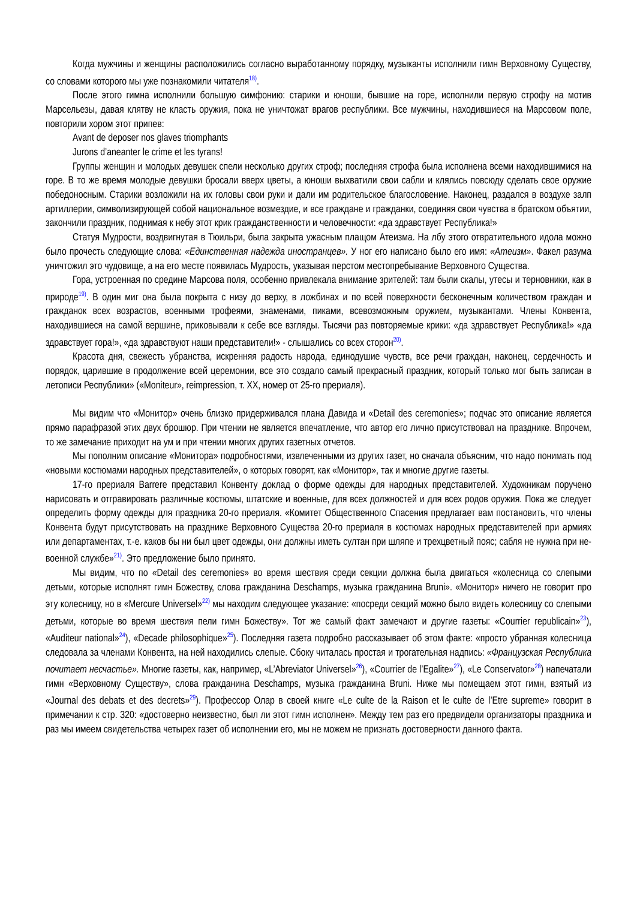Когда мужчины и женщины расположились согласно выработанному порядку, музыканты исполнили гимн Верховному Существу, со словами которого мы уже познакомили читателя<sup>18)</sup>.
После этого гимна исполнили большую симфонию: старики и юноши, бывшие на горе, исполнили первую строфу на мотив Марсельезы, давая клятву не класть оружия, пока не уничтожат врагов республики. Все мужчины, находившиеся на Марсовом поле, повторили хором этот припев:
Avant de deposer nos glaves triomphants
Jurons d’aneanter le crime et les tyrans!
Группы женщин и молодых девушек спели несколько других строф; последняя строфа была исполнена всеми находившимися на горе. В то же время молодые девушки бросали вверх цветы, а юноши выхватили свои сабли и клялись повсюду сделать свое оружие победоносным. Старики возложили на их головы свои руки и дали им родительское благословение. Наконец, раздался в воздухе залп артиллерии, символизирующей собой национальное возмездие, и все граждане и гражданки, соединяя свои чувства в братском объятии, закончили праздник, поднимая к небу этот крик гражданственности и человечности: «да здравствует Республика!»
Статуя Мудрости, воздвигнутая в Тюильри, была закрыта ужасным плащом Атеизма. На лбу этого отвратительного идола можно было прочесть следующие слова: «Единственная надежда иностранцев». У ног его написано было его имя: «Атеизм». Факел разума уничтожил это чудовище, а на его месте появилась Мудрость, указывая перстом местопребывание Верховного Существа.
Гора, устроенная по средине Марсова поля, особенно привлекала внимание зрителей: там были скалы, утесы и терновники, как в природе<sup>19)</sup>. В один миг она была покрыта с низу до верху, в ложбинах и по всей поверхности бесконечным количеством граждан и гражданок всех возрастов, военными трофеями, знаменами, пиками, всевозможным оружием, музыкантами. Члены Конвента, находившиеся на самой вершине, приковывали к себе все взгляды. Тысячи раз повторяемые крики: «да здравствует Республика!» «да здравствует гора!», «да здравствуют наши представители!» - слышались со всех сторон<sup>20)</sup>.
Красота дня, свежесть убранства, искренняя радость народа, единодушие чувств, все речи граждан, наконец, сердечность и порядок, царившие в продолжение всей церемонии, все это создало самый прекрасный праздник, который только мог быть записан в летописи Республики» («Moniteur», reimpression, т. XX, номер от 25-го прериаля).
Мы видим что «Монитор» очень близко придерживался плана Давида и «Detail des ceremonies»; подчас это описание является прямо парафразой этих двух брошюр. При чтении не является впечатление, что автор его лично присутствовал на празднике. Впрочем, то же замечание приходит на ум и при чтении многих других газетных отчетов.
Мы пополним описание «Монитора» подробностями, извлеченными из других газет, но сначала объясним, что надо понимать под «новыми костюмами народных представителей», о которых говорят, как «Монитор», так и многие другие газеты.
17-го прериаля Barrere представил Конвенту доклад о форме одежды для народных представителей. Художникам поручено нарисовать и отгравировать различные костюмы, штатские и военные, для всех должностей и для всех родов оружия. Пока же следует определить форму одежды для праздника 20-го прериаля. «Комитет Общественного Спасения предлагает вам постановить, что члены Конвента будут присутствовать на празднике Верховного Существа 20-го прериаля в костюмах народных представителей при армиях или департаментах, т.-е. каков бы ни был цвет одежды, они должны иметь султан при шляпе и трехцветный пояс; сабля не нужна при не-военной службе»<sup>21)</sup>. Это предложение было принято.
Мы видим, что по «Detail des ceremonies» во время шествия среди секции должна была двигаться «колесница со слепыми детьми, которые исполнят гимн Божеству, слова гражданина Deschamps, музыка гражданина Bruni». «Монитор» ничего не говорит про эту колесницу, но в «Mercure Universel»<sup>22)</sup> мы находим следующее указание: «посреди секций можно было видеть колесницу со слепыми детьми, которые во время шествия пели гимн Божеству». Тот же самый факт замечают и другие газеты: «Courrier republicain»<sup>23</sup>), «Auditeur national»<sup>24</sup>), «Decade philosophique»<sup>25</sup>). Последняя газета подробно рассказывает об этом факте: «просто убранная колесница следовала за членами Конвента, на ней находились слепые. Сбоку читалась простая и трогательная надпись: «Французская Республика почитает несчастье». Многие газеты, как, например, «L’Abreviator Universel»<sup>26</sup>), «Courrier de l’Egalite»<sup>27</sup>), «Le Conservator»<sup>28</sup>) напечатали гимн «Верховному Существу», слова гражданина Deschamps, музыка гражданина Bruni. Ниже мы помещаем этот гимн, взятый из «Journal des debats et des decrets»<sup>29</sup>). Профессор Олар в своей книге «Le culte de la Raison et le culte de l’Etre supreme» говорит в примечании к стр. 320: «достоверно неизвестно, был ли этот гимн исполнен». Между тем раз его предвидели организаторы праздника и раз мы имеем свидетельства четырех газет об исполнении его, мы не можем не признать достоверности данного факта.